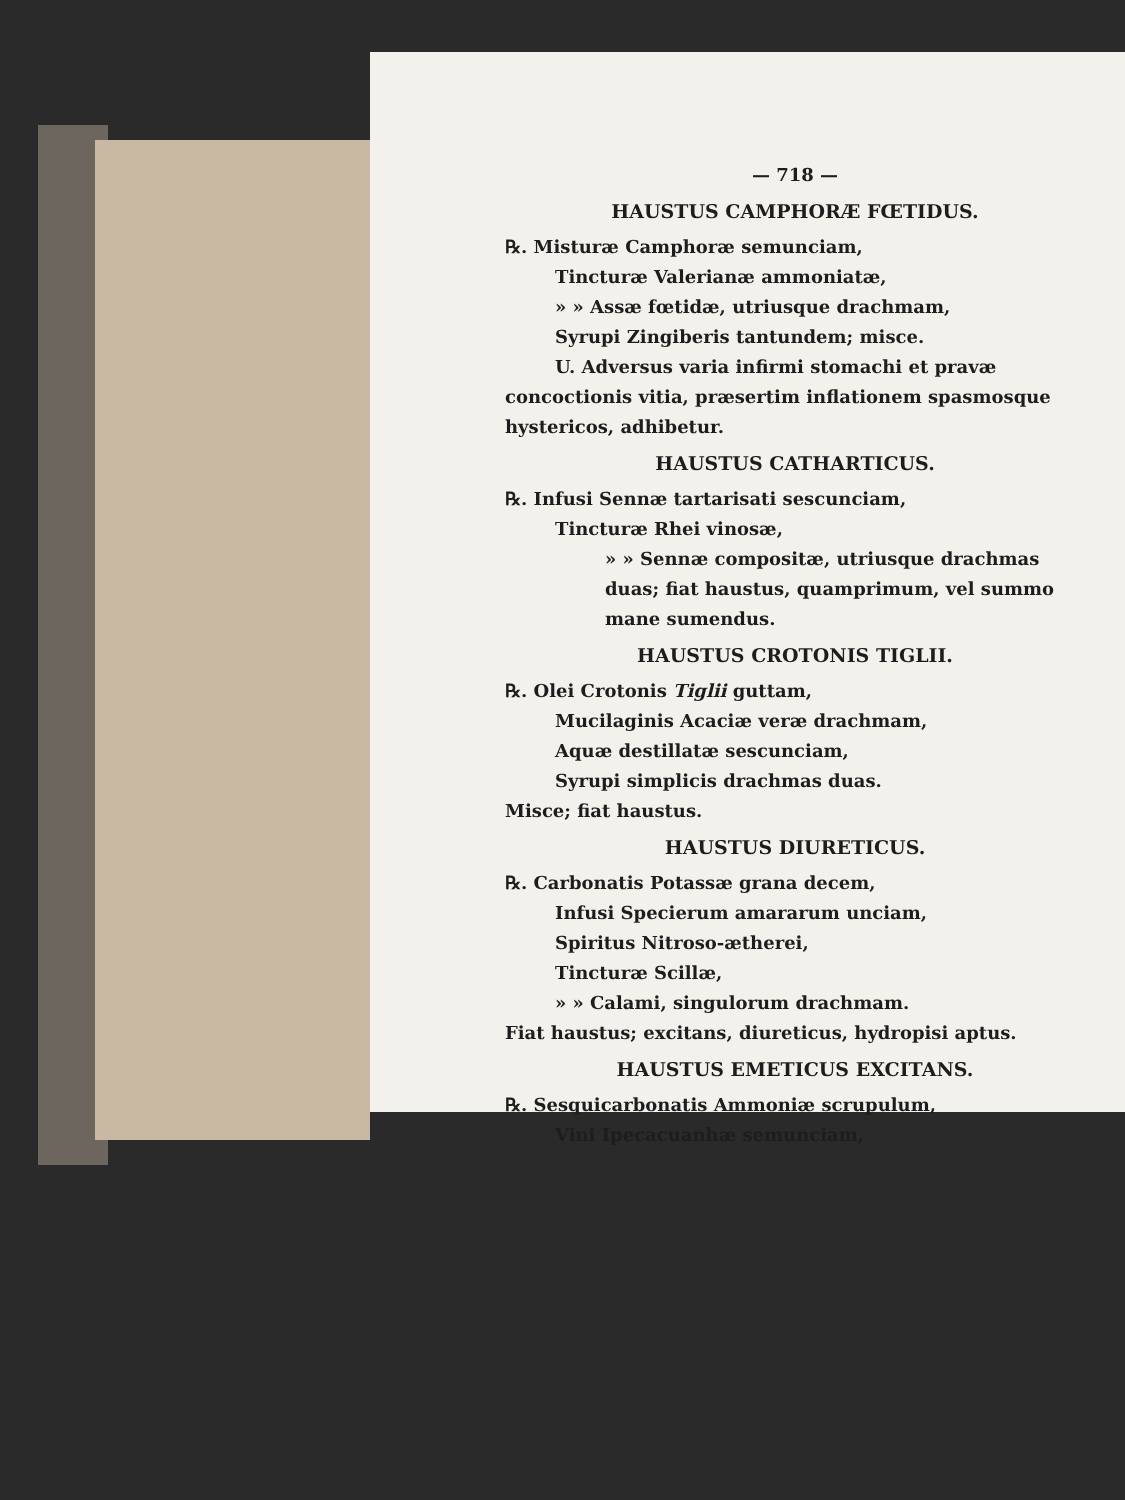— 718 —
HAUSTUS CAMPHORÆ FŒTIDUS.
℞. Misturæ Camphoræ semunciam,
Tincturæ Valerianæ ammoniatæ,
» » Assæ fœtidæ, utriusque drachmam,
Syrupi Zingiberis tantundem; misce.
U. Adversus varia infirmi stomachi et pravæ concoctionis vitia, præsertim inflationem spasmosque hystericos, adhibetur.
HAUSTUS CATHARTICUS.
℞. Infusi Sennæ tartarisati sescunciam,
Tincturæ Rhei vinosæ,
» » Sennæ compositæ, utriusque drachmas duas; fiat haustus, quamprimum, vel summo mane sumendus.
HAUSTUS CROTONIS TIGLII.
℞. Olei Crotonis Tiglii guttam,
Mucilaginis Acaciæ veræ drachmam,
Aquæ destillatæ sescunciam,
Syrupi simplicis drachmas duas.
Misce; fiat haustus.
HAUSTUS DIURETICUS.
℞. Carbonatis Potassæ grana decem,
Infusi Specierum amararum unciam,
Spiritus Nitroso-ætherei,
Tincturæ Scillæ,
» » Calami, singulorum drachmam.
Fiat haustus; excitans, diureticus, hydropisi aptus.
HAUSTUS EMETICUS EXCITANS.
℞. Sesquicarbonatis Ammoniæ scrupulum,
Vini Ipecacuanhæ semunciam,